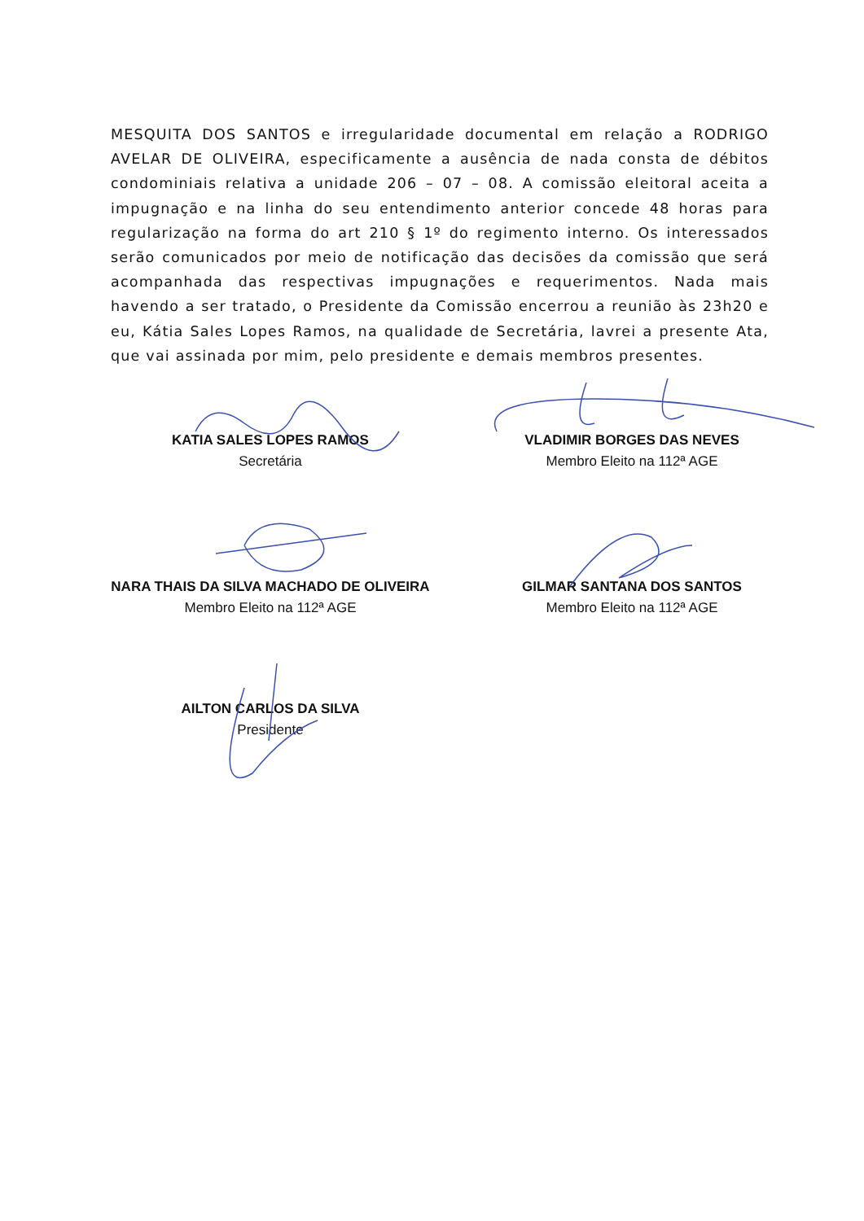MESQUITA DOS SANTOS e irregularidade documental em relação a RODRIGO AVELAR DE OLIVEIRA, especificamente a ausência de nada consta de débitos condominiais relativa a unidade 206 – 07 – 08. A comissão eleitoral aceita a impugnação e na linha do seu entendimento anterior concede 48 horas para regularização na forma do art 210 § 1º do regimento interno. Os interessados serão comunicados por meio de notificação das decisões da comissão que será acompanhada das respectivas impugnações e requerimentos. Nada mais havendo a ser tratado, o Presidente da Comissão encerrou a reunião às 23h20 e eu, Kátia Sales Lopes Ramos, na qualidade de Secretária, lavrei a presente Ata, que vai assinada por mim, pelo presidente e demais membros presentes.
KATIA SALES LOPES RAMOS
Secretária
VLADIMIR BORGES DAS NEVES
Membro Eleito na 112ª AGE
NARA THAIS DA SILVA MACHADO DE OLIVEIRA
Membro Eleito na 112ª AGE
GILMAR SANTANA DOS SANTOS
Membro Eleito na 112ª AGE
AILTON CARLOS DA SILVA
Presidente